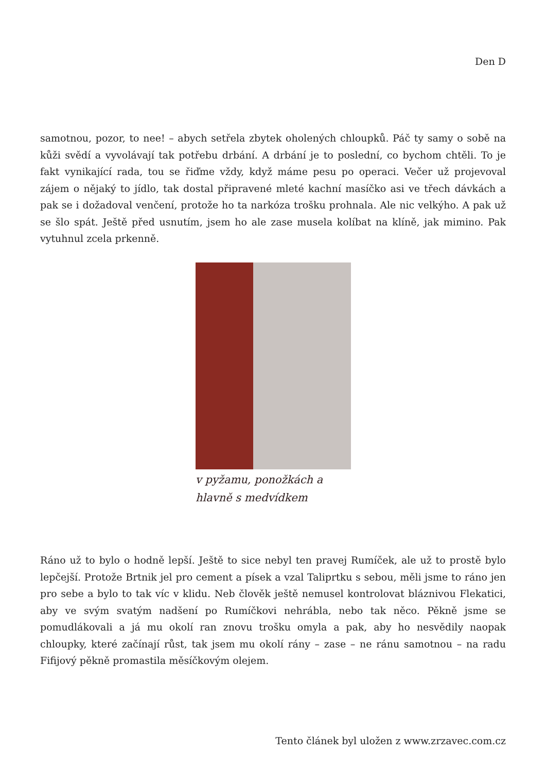Den D
samotnou, pozor, to nee! – abych setřela zbytek oholených chloupků. Páč ty samy o sobě na kůži svědí a vyvolávají tak potřebu drbání. A drbání je to poslední, co bychom chtěli. To je fakt vynikající rada, tou se řiďme vždy, když máme pesu po operaci. Večer už projevoval zájem o nějaký to jídlo, tak dostal připravené mleté kachní masíčko asi ve třech dávkách a pak se i dožadoval venčení, protože ho ta narkóza trošku prohnala. Ale nic velkýho. A pak už se šlo spát. Ještě před usnutím, jsem ho ale zase musela kolíbat na klíně, jak mimino. Pak vytuhnul zcela prkenně.
v pyžamu, ponožkách a
hlavně s medvídkem
Ráno už to bylo o hodně lepší. Ještě to sice nebyl ten pravej Rumíček, ale už to prostě bylo lepčejší. Protože Brtnik jel pro cement a písek a vzal Taliprtku s sebou, měli jsme to ráno jen pro sebe a bylo to tak víc v klidu. Neb člověk ještě nemusel kontrolovat bláznivou Flekatici, aby ve svým svatým nadšení po Rumíčkovi nehrábla, nebo tak něco. Pěkně jsme se pomudlákovali a já mu okolí ran znovu trošku omyla a pak, aby ho nesvědily naopak chloupky, které začínají růst, tak jsem mu okolí rány – zase – ne ránu samotnou – na radu Fifijový pěkně promastila měsíčkovým olejem.
Tento článek byl uložen z www.zrzavec.com.cz